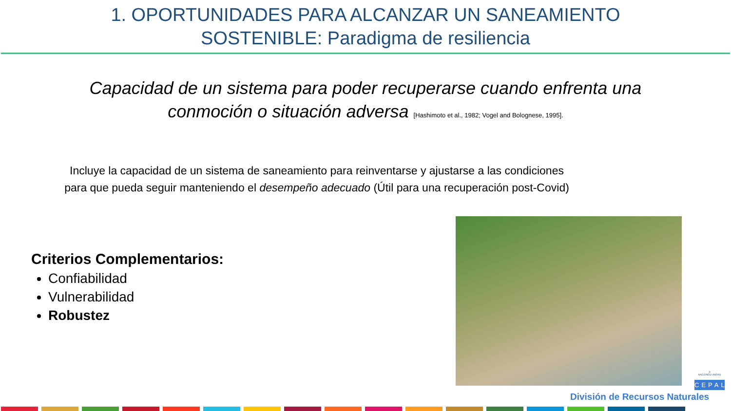1. OPORTUNIDADES PARA ALCANZAR UN SANEAMIENTO
SOSTENIBLE: Paradigma de resiliencia
Capacidad de un sistema para poder recuperarse cuando enfrenta una
conmoción o situación adversa [Hashimoto et al., 1982; Vogel and Bolognese, 1995].
Incluye la capacidad de un sistema de saneamiento para reinventarse y ajustarse a las condiciones
para que pueda seguir manteniendo el desempeño adecuado (Útil para una recuperación post-Covid)
Criterios Complementarios:
Confiabilidad
Vulnerabilidad
Robustez
División de Recursos Naturales
◎
NACIONES UNIDAS
CEPAL